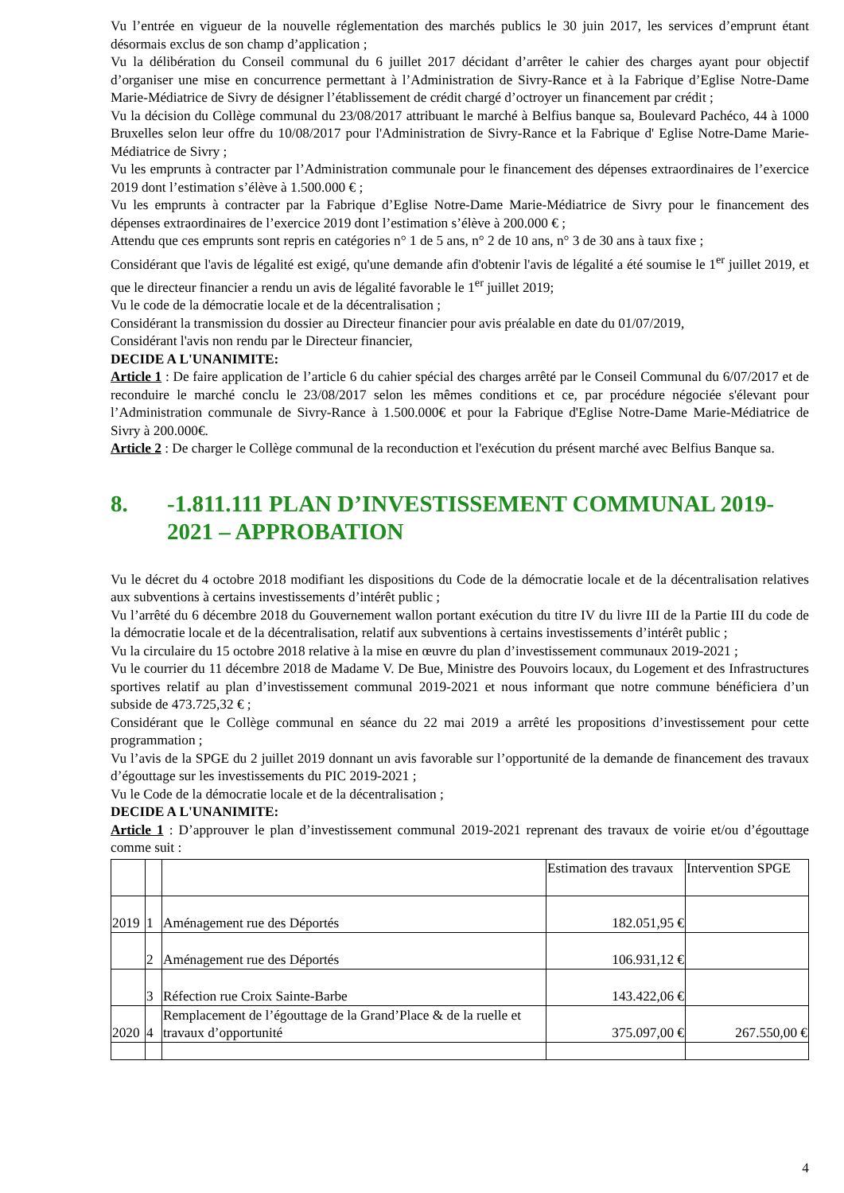Vu l’entrée en vigueur de la nouvelle réglementation des marchés publics le 30 juin 2017, les services d’emprunt étant désormais exclus de son champ d’application ;
Vu la délibération du Conseil communal du 6 juillet 2017 décidant d’arrêter le cahier des charges ayant pour objectif d’organiser une mise en concurrence permettant à l’Administration de Sivry-Rance et à la Fabrique d’Eglise Notre-Dame Marie-Médiatrice de Sivry de désigner l’établissement de crédit chargé d’octroyer un financement par crédit ;
Vu la décision du Collège communal du 23/08/2017 attribuant le marché à Belfius banque sa, Boulevard Pachéco, 44 à 1000 Bruxelles selon leur offre du 10/08/2017 pour l'Administration de Sivry-Rance et la Fabrique d' Eglise Notre-Dame Marie-Médiatrice de Sivry ;
Vu les emprunts à contracter par l’Administration communale pour le financement des dépenses extraordinaires de l’exercice 2019 dont l’estimation s’élève à 1.500.000 € ;
Vu les emprunts à contracter par la Fabrique d’Eglise Notre-Dame Marie-Médiatrice de Sivry pour le financement des dépenses extraordinaires de l’exercice 2019 dont l’estimation s’élève à 200.000 € ;
Attendu que ces emprunts sont repris en catégories n° 1 de 5 ans, n° 2 de 10 ans, n° 3 de 30 ans à taux fixe ;
Considérant que l'avis de légalité est exigé, qu'une demande afin d'obtenir l'avis de légalité a été soumise le 1<sup>er</sup> juillet 2019, et que le directeur financier a rendu un avis de légalité favorable le 1<sup>er</sup> juillet 2019;
Vu le code de la démocratie locale et de la décentralisation ;
Considérant la transmission du dossier au Directeur financier pour avis préalable en date du 01/07/2019,
Considérant l'avis non rendu par le Directeur financier,
DECIDE A L'UNANIMITE:
Article 1 : De faire application de l’article 6 du cahier spécial des charges arrêté par le Conseil Communal du 6/07/2017 et de reconduire le marché conclu le 23/08/2017 selon les mêmes conditions et ce, par procédure négociée s'élevant pour l’Administration communale de Sivry-Rance à 1.500.000€ et pour la Fabrique d'Eglise Notre-Dame Marie-Médiatrice de Sivry à 200.000€.
Article 2 : De charger le Collège communal de la reconduction et l'exécution du présent marché avec Belfius Banque sa.
8. -1.811.111 PLAN D’INVESTISSEMENT COMMUNAL 2019-2021 – APPROBATION
Vu le décret du 4 octobre 2018 modifiant les dispositions du Code de la démocratie locale et de la décentralisation relatives aux subventions à certains investissements d’intérêt public ;
Vu l’arrêté du 6 décembre 2018 du Gouvernement wallon portant exécution du titre IV du livre III de la Partie III du code de la démocratie locale et de la décentralisation, relatif aux subventions à certains investissements d’intérêt public ;
Vu la circulaire du 15 octobre 2018 relative à la mise en œuvre du plan d’investissement communaux 2019-2021 ;
Vu le courrier du 11 décembre 2018 de Madame V. De Bue, Ministre des Pouvoirs locaux, du Logement et des Infrastructures sportives relatif au plan d’investissement communal 2019-2021 et nous informant que notre commune bénéficiera d’un subside de 473.725,32 € ;
Considérant que le Collège communal en séance du 22 mai 2019 a arrêté les propositions d’investissement pour cette programmation ;
Vu l’avis de la SPGE du 2 juillet 2019 donnant un avis favorable sur l’opportunité de la demande de financement des travaux d’égouttage sur les investissements du PIC 2019-2021 ;
Vu le Code de la démocratie locale et de la décentralisation ;
DECIDE A L'UNANIMITE:
Article 1 : D’approuver le plan d’investissement communal 2019-2021 reprenant des travaux de voirie et/ou d’égouttage comme suit :
| | | | Estimation des travaux | Intervention SPGE |
| 2019 | 1 | Aménagement rue des Déportés | 182.051,95 € | |
| | 2 | Aménagement rue des Déportés | 106.931,12 € | |
| | 3 | Réfection rue Croix Sainte-Barbe | 143.422,06 € | |
| 2020 | 4 | Remplacement de l’égouttage de la Grand’Place & de la ruelle et travaux d’opportunité | 375.097,00 € | 267.550,00 € |
4